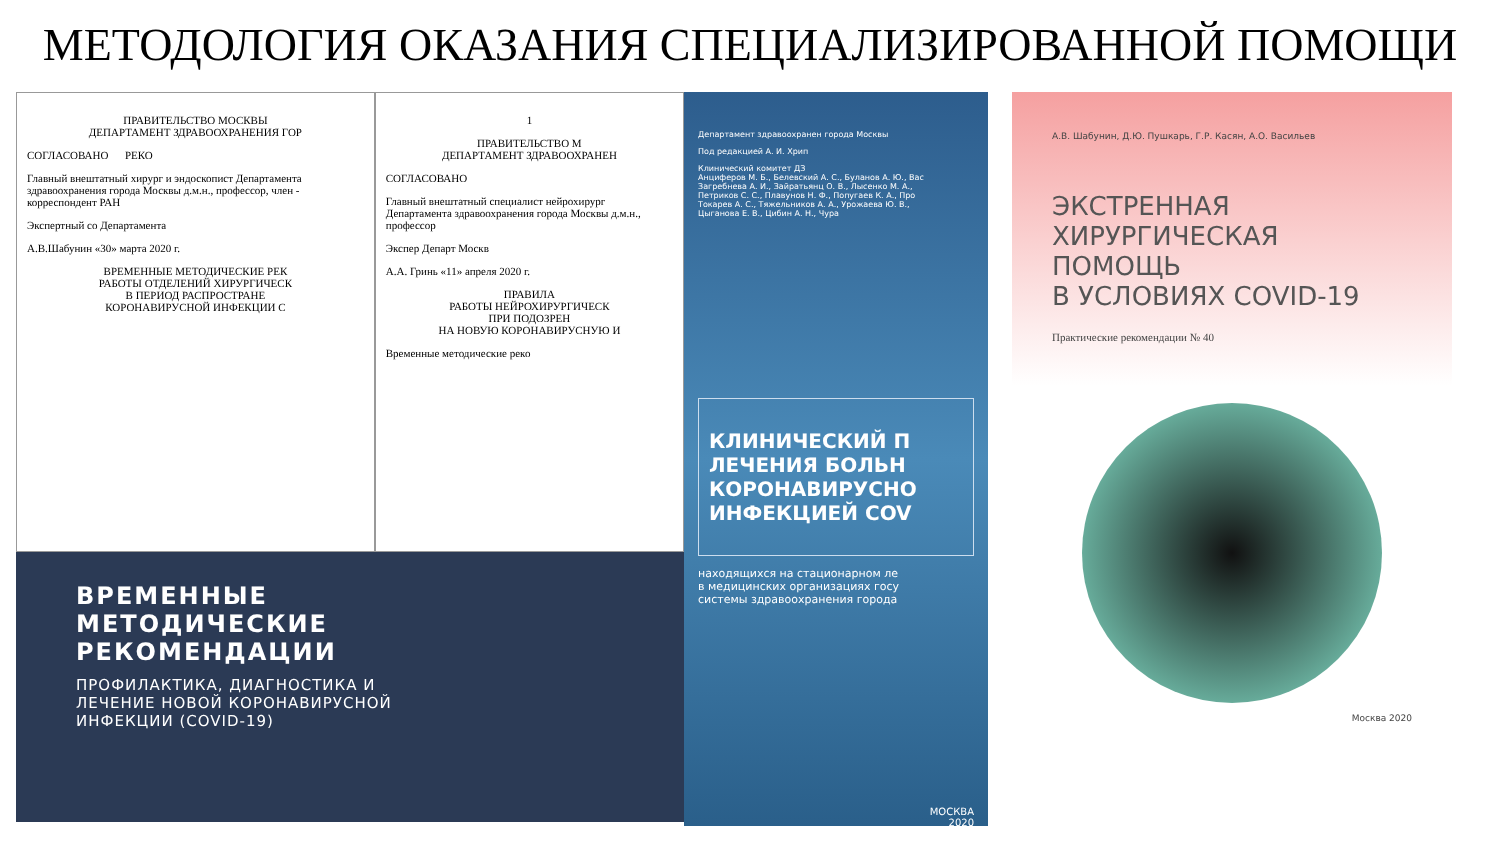МЕТОДОЛОГИЯ ОКАЗАНИЯ СПЕЦИАЛИЗИРОВАННОЙ ПОМОЩИ
ПРАВИТЕЛЬСТВО МОСКВЫ
ДЕПАРТАМЕНТ ЗДРАВООХРАНЕНИЯ ГОР
СОГЛАСОВАНО РЕКО
Главный внештатный хирург и эндоскопист Департамента здравоохранения города Москвы д.м.н., профессор, член - корреспондент РАН
Экспертный со Департамента
А.В.Шабунин «30» марта 2020 г.
ВРЕМЕННЫЕ МЕТОДИЧЕСКИЕ РЕК
РАБОТЫ ОТДЕЛЕНИЙ ХИРУРГИЧЕСК
В ПЕРИОД РАСПРОСТРАНЕ
КОРОНАВИРУСНОЙ ИНФЕКЦИИ С
1
ПРАВИТЕЛЬСТВО М
ДЕПАРТАМЕНТ ЗДРАВООХРАНЕН
СОГЛАСОВАНО
Главный внештатный специалист нейрохирург Департамента здравоохранения города Москвы д.м.н., профессор
Экспер Департ Москв
А.А. Гринь «11» апреля 2020 г.
ПРАВИЛА
РАБОТЫ НЕЙРОХИРУРГИЧЕСК
ПРИ ПОДОЗРЕН
НА НОВУЮ КОРОНАВИРУСНУЮ И
Временные методические реко
ВРЕМЕННЫЕ
МЕТОДИЧЕСКИЕ
РЕКОМЕНДАЦИИ
ПРОФИЛАКТИКА, ДИАГНОСТИКА И
ЛЕЧЕНИЕ НОВОЙ КОРОНАВИРУСНОЙ
ИНФЕКЦИИ (COVID-19)
Департамент здравоохранен города Москвы
Под редакцией А. И. Хрип
Клинический комитет ДЗ
Анциферов М. Б., Белевский А. С., Буланов А. Ю., Вас
Загребнева А. И., Зайратьянц О. В., Лысенко М. А.,
Петриков С. С., Плавунов Н. Ф., Попугаев К. А., Про
Токарев А. С., Тяжельников А. А., Урожаева Ю. В.,
Цыганова Е. В., Цибин А. Н., Чура
КЛИНИЧЕСКИЙ П
ЛЕЧЕНИЯ БОЛЬН
КОРОНАВИРУСНО
ИНФЕКЦИЕЙ COV
находящихся на стационарном ле
в медицинских организациях госу
системы здравоохранения города
МОСКВА
2020
А.В. Шабунин, Д.Ю. Пушкарь, Г.Р. Касян, А.О. Васильев
ЭКСТРЕННАЯ
ХИРУРГИЧЕСКАЯ ПОМОЩЬ
В УСЛОВИЯХ COVID-19
Практические рекомендации № 40
Москва 2020